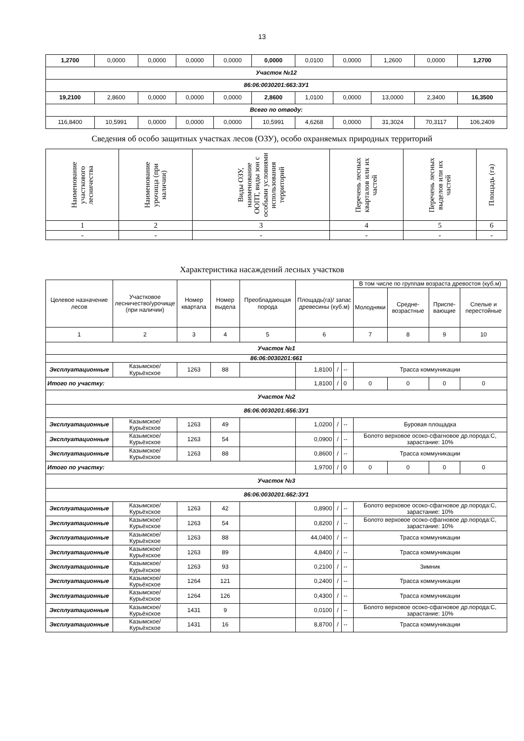13
| 1,2700 | 0,0000 | 0,0000 | 0,0000 | 0,0000 | 0,0000 | 0,0100 | 0,0000 | 1,2600 | 0,0000 | 1,2700 |
| Участок №12 | | | | | | | | | | |
| 86:06:0030201:663:ЗУ1 | | | | | | | | | | |
| 19,2100 | 2,8600 | 0,0000 | 0,0000 | 0,0000 | 2,8600 | 1,0100 | 0,0000 | 13,0000 | 2,3400 | 16,3500 |
| Всего по отводу: | | | | | | | | | | |
| 116,8400 | 10,5991 | 0,0000 | 0,0000 | 0,0000 | 10,5991 | 4,6268 | 0,0000 | 31,3024 | 70,3117 | 106,2409 |
Сведения об особо защитных участках лесов (ОЗУ), особо охраняемых природных территорий
| Наименование участкового лесничества | Наименование урочища (при наличии) | Виды ОЗУ, наименование ООПТ, виды зон с особыми условиями использования территорий | Перечень лесных кварталов или их частей | Перечень лесных выделов или их частей | Площадь (га) |
| --- | --- | --- | --- | --- | --- |
| 1 | 2 | 3 | 4 | 5 | 6 |
| - | - | - | - | - | - |
Характеристика насаждений лесных участков
| Целевое назначение лесов | Участковое лесничество/урочище (при наличии) | Номер квартала | Номер выдела | Преобладающая порода | Площадь(га)/ запас древесины (куб.м) | | | В том числе по группам возраста древостоя (куб.м) | | | |
| --- | --- | --- | --- | --- | --- | --- | --- | --- | --- | --- | --- |
| | | | | | | | | Молодняки | Средне-возрастные | Приспе-вающие | Спелые и перестойные |
| 1 | 2 | 3 | 4 | 5 | 6 | | | 7 | 8 | 9 | 10 |
| Участок №1 | | | | | | | | | | | |
| 86:06:0030201:661 | | | | | | | | | | | |
| Эксплуатационные | Казымское/ Курьёхское | 1263 | 88 | | 1,8100 | / | -- | Трасса коммуникации | | | |
| Итого по участку: | | | | | 1,8100 | / | 0 | 0 | 0 | 0 | 0 |
| Участок №2 | | | | | | | | | | | |
| 86:06:0030201:656:ЗУ1 | | | | | | | | | | | |
| Эксплуатационные | Казымское/ Курьёхское | 1263 | 49 | | 1,0200 | / | -- | Буровая площадка | | | |
| Эксплуатационные | Казымское/ Курьёхское | 1263 | 54 | | 0,0900 | / | -- | Болото верховое осоко-сфагновое др.порода:С, зарастание: 10% | | | |
| Эксплуатационные | Казымское/ Курьёхское | 1263 | 88 | | 0,8600 | / | -- | Трасса коммуникации | | | |
| Итого по участку: | | | | | 1,9700 | / | 0 | 0 | 0 | 0 | 0 |
| Участок №3 | | | | | | | | | | | |
| 86:06:0030201:662:ЗУ1 | | | | | | | | | | | |
| Эксплуатационные | Казымское/ Курьёхское | 1263 | 42 | | 0,8900 | / | -- | Болото верховое осоко-сфагновое др.порода:С, зарастание: 10% | | | |
| Эксплуатационные | Казымское/ Курьёхское | 1263 | 54 | | 0,8200 | / | -- | Болото верховое осоко-сфагновое др.порода:С, зарастание: 10% | | | |
| Эксплуатационные | Казымское/ Курьёхское | 1263 | 88 | | 44,0400 | / | -- | Трасса коммуникации | | | |
| Эксплуатационные | Казымское/ Курьёхское | 1263 | 89 | | 4,8400 | / | -- | Трасса коммуникации | | | |
| Эксплуатационные | Казымское/ Курьёхское | 1263 | 93 | | 0,2100 | / | -- | Зимник | | | |
| Эксплуатационные | Казымское/ Курьёхское | 1264 | 121 | | 0,2400 | / | -- | Трасса коммуникации | | | |
| Эксплуатационные | Казымское/ Курьёхское | 1264 | 126 | | 0,4300 | / | -- | Трасса коммуникации | | | |
| Эксплуатационные | Казымское/ Курьёхское | 1431 | 9 | | 0,0100 | / | -- | Болото верховое осоко-сфагновое др.порода:С, зарастание: 10% | | | |
| Эксплуатационные | Казымское/ Курьёхское | 1431 | 16 | | 8,8700 | / | -- | Трасса коммуникации | | | |